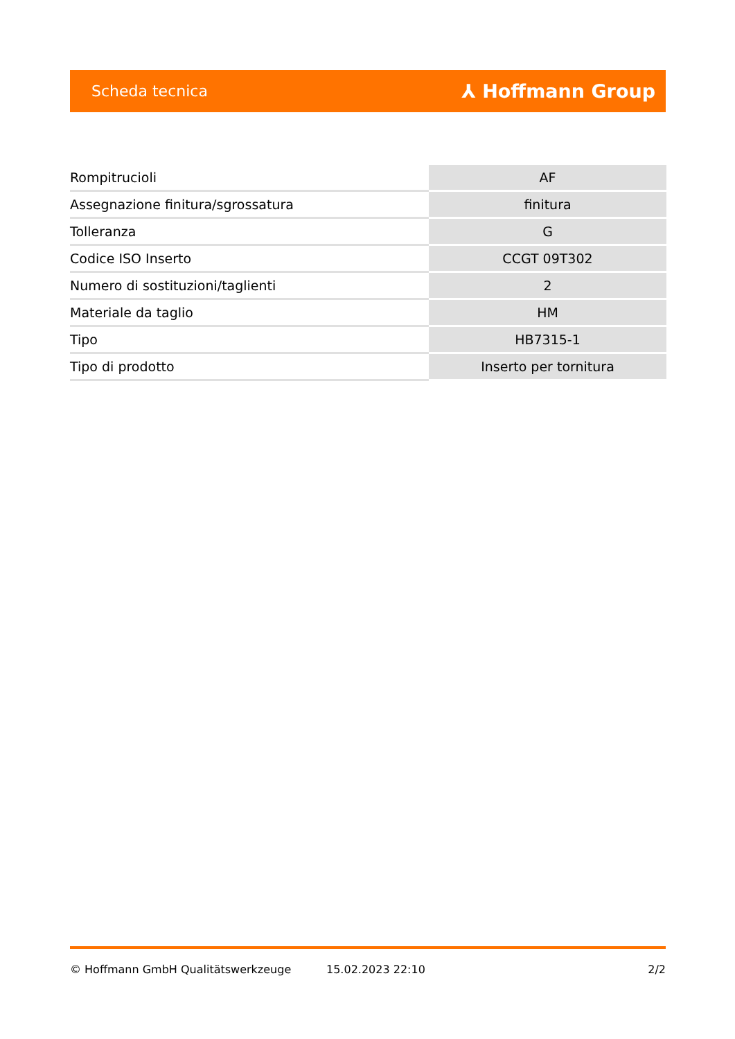Scheda tecnica ⅄ Hoffmann Group
| Rompitrucioli | AF |
| Assegnazione finitura/sgrossatura | finitura |
| Tolleranza | G |
| Codice ISO Inserto | CCGT 09T302 |
| Numero di sostituzioni/taglienti | 2 |
| Materiale da taglio | HM |
| Tipo | HB7315-1 |
| Tipo di prodotto | Inserto per tornitura |
© Hoffmann GmbH Qualitätswerkzeuge 15.02.2023 22:10 2/2